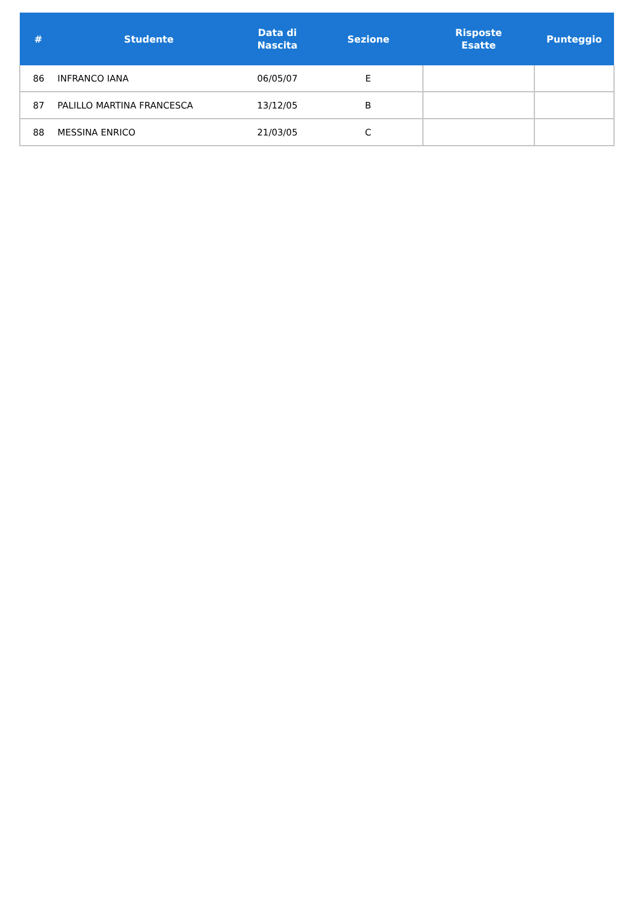| # | Studente | Data di Nascita | Sezione | Risposte Esatte | Punteggio |
| --- | --- | --- | --- | --- | --- |
| 86 | INFRANCO IANA | 06/05/07 | E | | |
| 87 | PALILLO MARTINA FRANCESCA | 13/12/05 | B | | |
| 88 | MESSINA ENRICO | 21/03/05 | C | | |